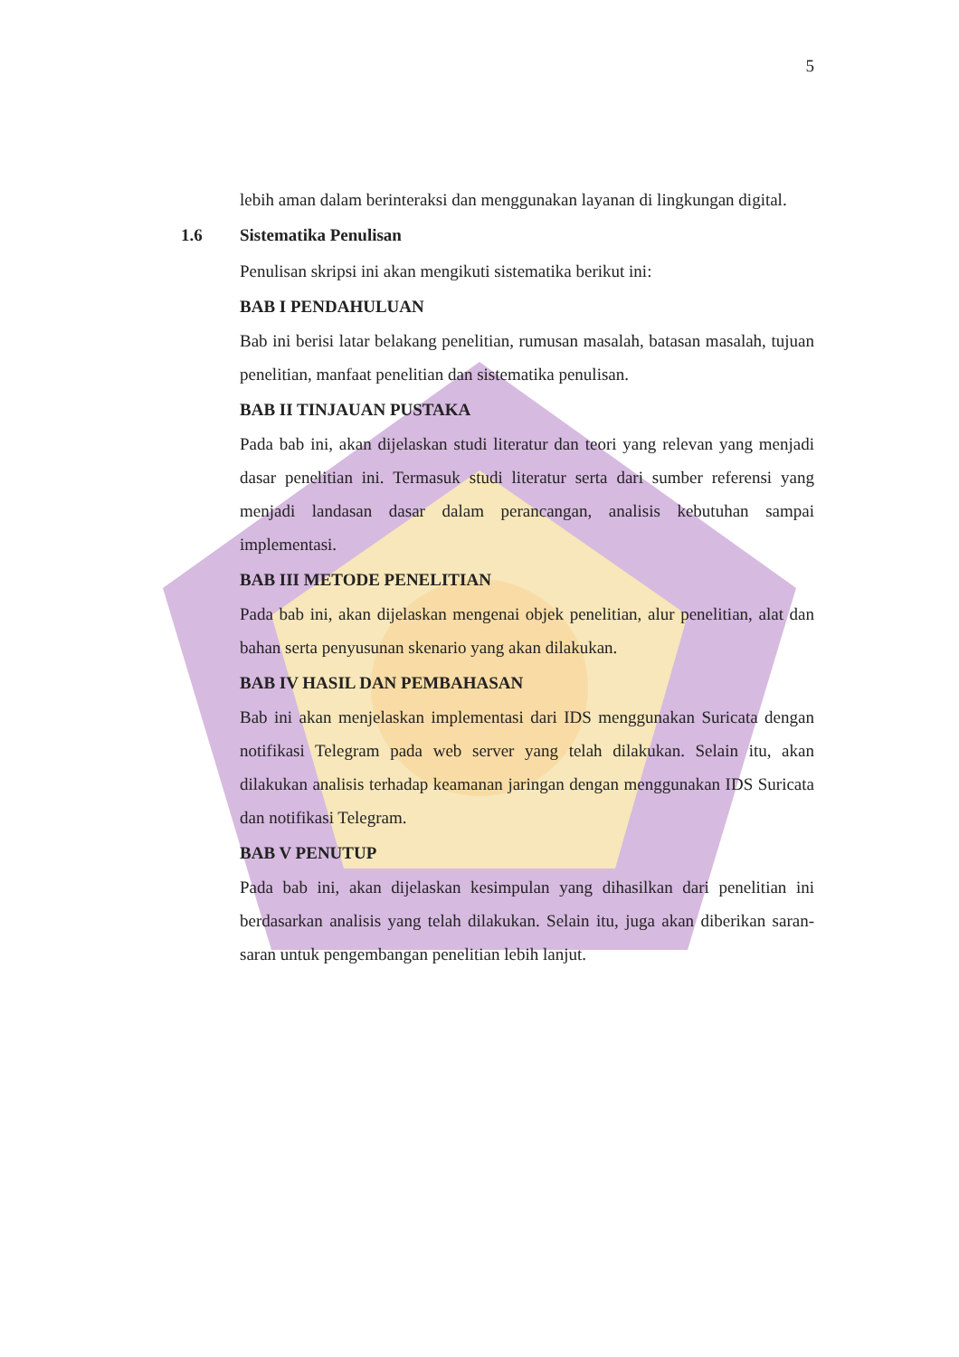5
lebih aman dalam berinteraksi dan menggunakan layanan di lingkungan digital.
1.6 Sistematika Penulisan
Penulisan skripsi ini akan mengikuti sistematika berikut ini:
BAB I PENDAHULUAN
Bab ini berisi latar belakang penelitian, rumusan masalah, batasan masalah, tujuan penelitian, manfaat penelitian dan sistematika penulisan.
BAB II TINJAUAN PUSTAKA
Pada bab ini, akan dijelaskan studi literatur dan teori yang relevan yang menjadi dasar penelitian ini. Termasuk studi literatur serta dari sumber referensi yang menjadi landasan dasar dalam perancangan, analisis kebutuhan sampai implementasi.
BAB III METODE PENELITIAN
Pada bab ini, akan dijelaskan mengenai objek penelitian, alur penelitian, alat dan bahan serta penyusunan skenario yang akan dilakukan.
BAB IV HASIL DAN PEMBAHASAN
Bab ini akan menjelaskan implementasi dari IDS menggunakan Suricata dengan notifikasi Telegram pada web server yang telah dilakukan. Selain itu, akan dilakukan analisis terhadap keamanan jaringan dengan menggunakan IDS Suricata dan notifikasi Telegram.
BAB V PENUTUP
Pada bab ini, akan dijelaskan kesimpulan yang dihasilkan dari penelitian ini berdasarkan analisis yang telah dilakukan. Selain itu, juga akan diberikan saran-saran untuk pengembangan penelitian lebih lanjut.